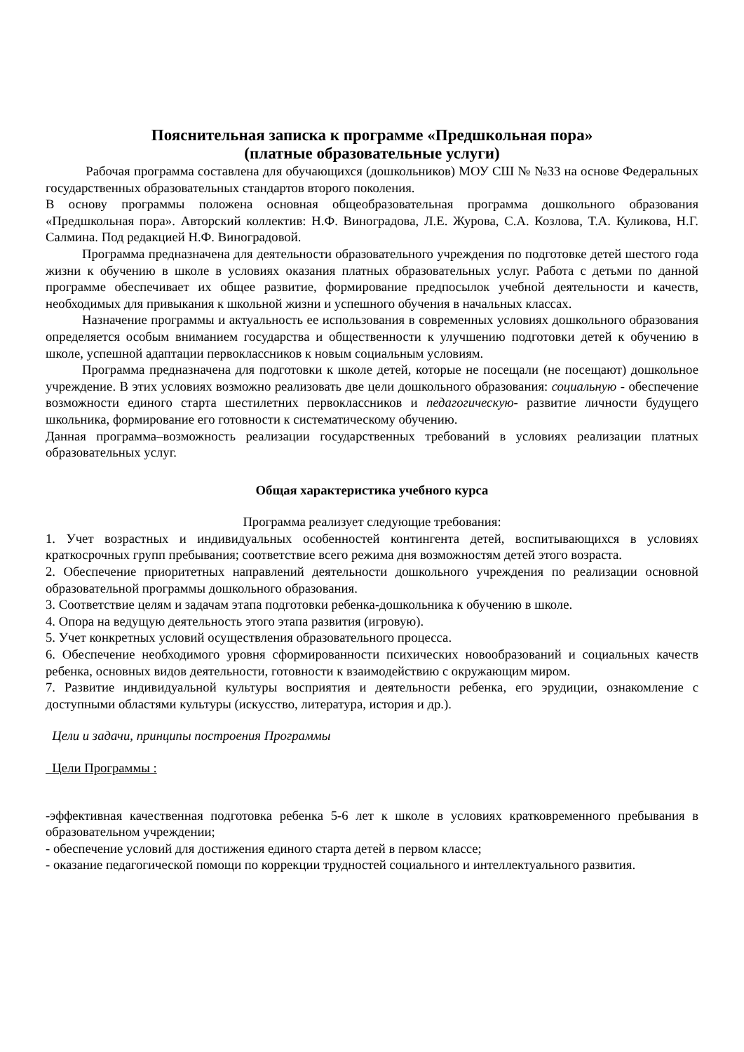Пояснительная записка к программе «Предшкольная пора»
(платные образовательные услуги)
Рабочая программа составлена для обучающихся (дошкольников) МОУ СШ № №33 на основе Федеральных государственных образовательных стандартов второго поколения.
В основу программы положена основная общеобразовательная программа дошкольного образования «Предшкольная пора». Авторский коллектив: Н.Ф. Виноградова, Л.Е. Журова, С.А. Козлова, Т.А. Куликова, Н.Г. Салмина. Под редакцией Н.Ф. Виноградовой.
Программа предназначена для деятельности образовательного учреждения по подготовке детей шестого года жизни к обучению в школе в условиях оказания платных образовательных услуг. Работа с детьми по данной программе обеспечивает их общее развитие, формирование предпосылок учебной деятельности и качеств, необходимых для привыкания к школьной жизни и успешного обучения в начальных классах.
Назначение программы и актуальность ее использования в современных условиях дошкольного образования определяется особым вниманием государства и общественности к улучшению подготовки детей к обучению в школе, успешной адаптации первоклассников к новым социальным условиям.
Программа предназначена для подготовки к школе детей, которые не посещали (не посещают) дошкольное учреждение. В этих условиях возможно реализовать две цели дошкольного образования: социальную - обеспечение возможности единого старта шестилетних первоклассников и педагогическую- развитие личности будущего школьника, формирование его готовности к систематическому обучению.
Данная программа–возможность реализации государственных требований в условиях реализации платных образовательных услуг.
Общая характеристика учебного курса
Программа реализует следующие требования:
1. Учет возрастных и индивидуальных особенностей контингента детей, воспитывающихся в условиях краткосрочных групп пребывания; соответствие всего режима дня возможностям детей этого возраста.
2. Обеспечение приоритетных направлений деятельности дошкольного учреждения по реализации основной образовательной программы дошкольного образования.
3. Соответствие целям и задачам этапа подготовки ребенка-дошкольника к обучению в школе.
4. Опора на ведущую деятельность этого этапа развития (игровую).
5. Учет конкретных условий осуществления образовательного процесса.
6. Обеспечение необходимого уровня сформированности психических новообразований и социальных качеств ребенка, основных видов деятельности, готовности к взаимодействию с окружающим миром.
7. Развитие индивидуальной культуры восприятия и деятельности ребенка, его эрудиции, ознакомление с доступными областями культуры (искусство, литература, история и др.).
Цели и задачи, принципы построения Программы
Цели Программы :
-эффективная качественная подготовка ребенка 5-6 лет к школе в условиях кратковременного пребывания в образовательном учреждении;
- обеспечение условий для достижения единого старта детей в первом классе;
- оказание педагогической помощи по коррекции трудностей социального и интеллектуального развития.